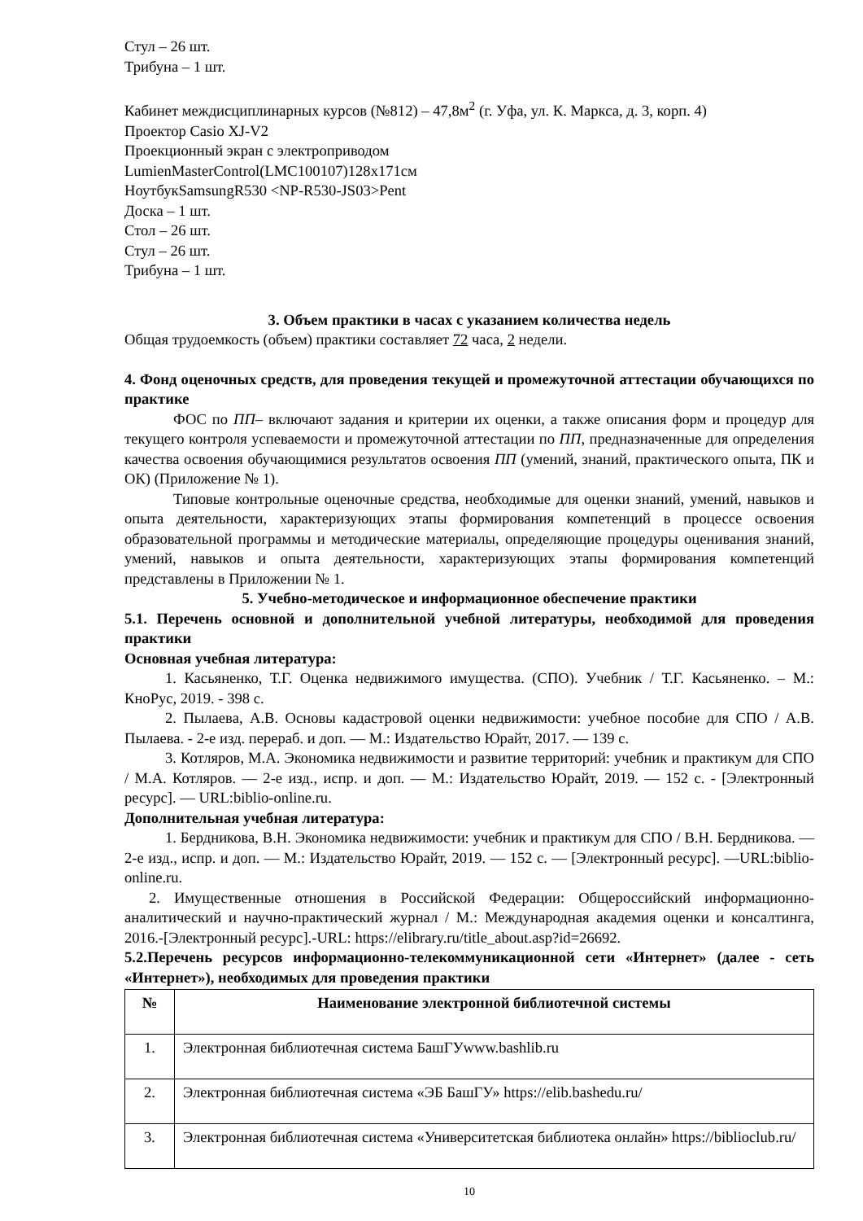Стул – 26 шт.
Трибуна – 1 шт.
Кабинет междисциплинарных курсов (№812) – 47,8м<sup>2</sup> (г. Уфа, ул. К. Маркса, д. 3, корп. 4)
Проектор Casio XJ-V2
Проекционный экран с электроприводом
LumienMasterControl(LMC100107)128x171см
НоутбукSamsungR530 <NP-R530-JS03>Pent
Доска – 1 шт.
Стол – 26 шт.
Стул – 26 шт.
Трибуна – 1 шт.
3. Объем практики в часах с указанием количества недель
Общая трудоемкость (объем) практики составляет 72 часа, 2 недели.
4. Фонд оценочных средств, для проведения текущей и промежуточной аттестации обучающихся по практике
ФОС по ПП– включают задания и критерии их оценки, а также описания форм и процедур для текущего контроля успеваемости и промежуточной аттестации по ПП, предназначенные для определения качества освоения обучающимися результатов освоения ПП (умений, знаний, практического опыта, ПК и ОК) (Приложение № 1).
Типовые контрольные оценочные средства, необходимые для оценки знаний, умений, навыков и опыта деятельности, характеризующих этапы формирования компетенций в процессе освоения образовательной программы и методические материалы, определяющие процедуры оценивания знаний, умений, навыков и опыта деятельности, характеризующих этапы формирования компетенций представлены в Приложении № 1.
5. Учебно-методическое и информационное обеспечение практики
5.1. Перечень основной и дополнительной учебной литературы, необходимой для проведения практики
Основная учебная литература:
1. Касьяненко, Т.Г. Оценка недвижимого имущества. (СПО). Учебник / Т.Г. Касьяненко. – М.: КноРус, 2019. - 398 с.
2. Пылаева, А.В. Основы кадастровой оценки недвижимости: учебное пособие для СПО / А.В. Пылаева. - 2-е изд. перераб. и доп. — М.: Издательство Юрайт, 2017. — 139 с.
3. Котляров, М.А. Экономика недвижимости и развитие территорий: учебник и практикум для СПО / М.А. Котляров. — 2-е изд., испр. и доп. — М.: Издательство Юрайт, 2019. — 152 с. - [Электронный ресурс]. — URL:biblio-online.ru.
Дополнительная учебная литература:
1. Бердникова, В.Н. Экономика недвижимости: учебник и практикум для СПО / В.Н. Бердникова. — 2-е изд., испр. и доп. — М.: Издательство Юрайт, 2019. — 152 с. — [Электронный ресурс]. —URL:biblio-online.ru.
2. Имущественные отношения в Российской Федерации: Общероссийский информационно-аналитический и научно-практический журнал / М.: Международная академия оценки и консалтинга, 2016.-[Электронный ресурс].-URL: https://elibrary.ru/title_about.asp?id=26692.
5.2.Перечень ресурсов информационно-телекоммуникационной сети «Интернет» (далее - сеть «Интернет»), необходимых для проведения практики
| № | Наименование электронной библиотечной системы |
| --- | --- |
| 1. | Электронная библиотечная система БашГУwww.bashlib.ru |
| 2. | Электронная библиотечная система «ЭБ БашГУ» https://elib.bashedu.ru/ |
| 3. | Электронная библиотечная система «Университетская библиотека онлайн» https://biblioclub.ru/ |
10